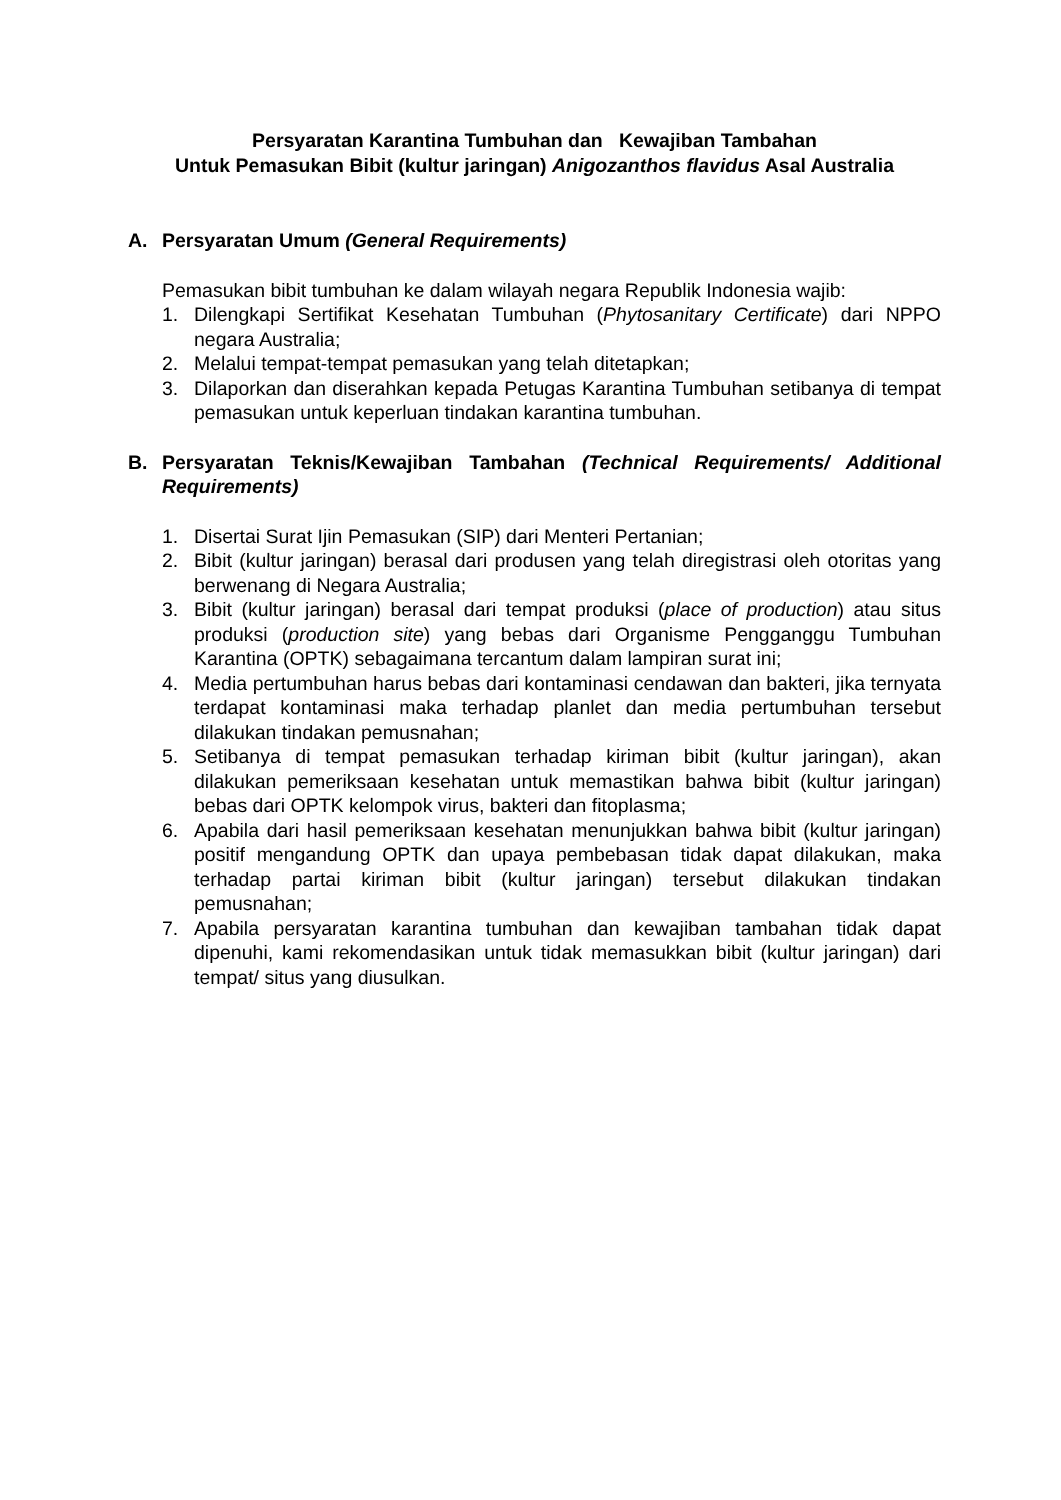Persyaratan Karantina Tumbuhan dan Kewajiban Tambahan
Untuk Pemasukan Bibit (kultur jaringan) Anigozanthos flavidus Asal Australia
A. Persyaratan Umum (General Requirements)
Pemasukan bibit tumbuhan ke dalam wilayah negara Republik Indonesia wajib:
1. Dilengkapi Sertifikat Kesehatan Tumbuhan (Phytosanitary Certificate) dari NPPO negara Australia;
2. Melalui tempat-tempat pemasukan yang telah ditetapkan;
3. Dilaporkan dan diserahkan kepada Petugas Karantina Tumbuhan setibanya di tempat pemasukan untuk keperluan tindakan karantina tumbuhan.
B. Persyaratan Teknis/Kewajiban Tambahan (Technical Requirements/ Additional Requirements)
1. Disertai Surat Ijin Pemasukan (SIP) dari Menteri Pertanian;
2. Bibit (kultur jaringan) berasal dari produsen yang telah diregistrasi oleh otoritas yang berwenang di Negara Australia;
3. Bibit (kultur jaringan) berasal dari tempat produksi (place of production) atau situs produksi (production site) yang bebas dari Organisme Pengganggu Tumbuhan Karantina (OPTK) sebagaimana tercantum dalam lampiran surat ini;
4. Media pertumbuhan harus bebas dari kontaminasi cendawan dan bakteri, jika ternyata terdapat kontaminasi maka terhadap planlet dan media pertumbuhan tersebut dilakukan tindakan pemusnahan;
5. Setibanya di tempat pemasukan terhadap kiriman bibit (kultur jaringan), akan dilakukan pemeriksaan kesehatan untuk memastikan bahwa bibit (kultur jaringan) bebas dari OPTK kelompok virus, bakteri dan fitoplasma;
6. Apabila dari hasil pemeriksaan kesehatan menunjukkan bahwa bibit (kultur jaringan) positif mengandung OPTK dan upaya pembebasan tidak dapat dilakukan, maka terhadap partai kiriman bibit (kultur jaringan) tersebut dilakukan tindakan pemusnahan;
7. Apabila persyaratan karantina tumbuhan dan kewajiban tambahan tidak dapat dipenuhi, kami rekomendasikan untuk tidak memasukkan bibit (kultur jaringan) dari tempat/ situs yang diusulkan.